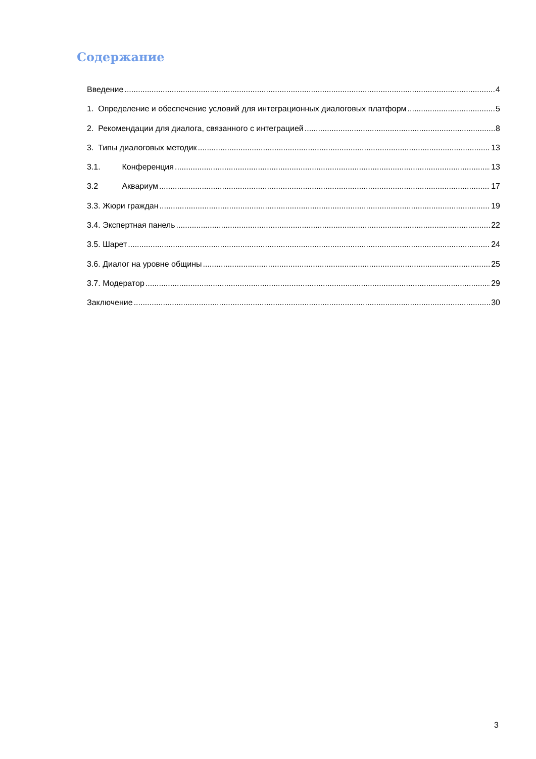Содержание
Введение 4
1. Определение и обеспечение условий для интеграционных диалоговых платформ 5
2. Рекомендации для диалога, связанного с интеграцией 8
3. Типы диалоговых методик 13
3.1. Конференция 13
3.2 Аквариум 17
3.3. Жюри граждан 19
3.4. Экспертная панель 22
3.5. Шарет 24
3.6. Диалог на уровне общины 25
3.7. Модератор 29
Заключение 30
3